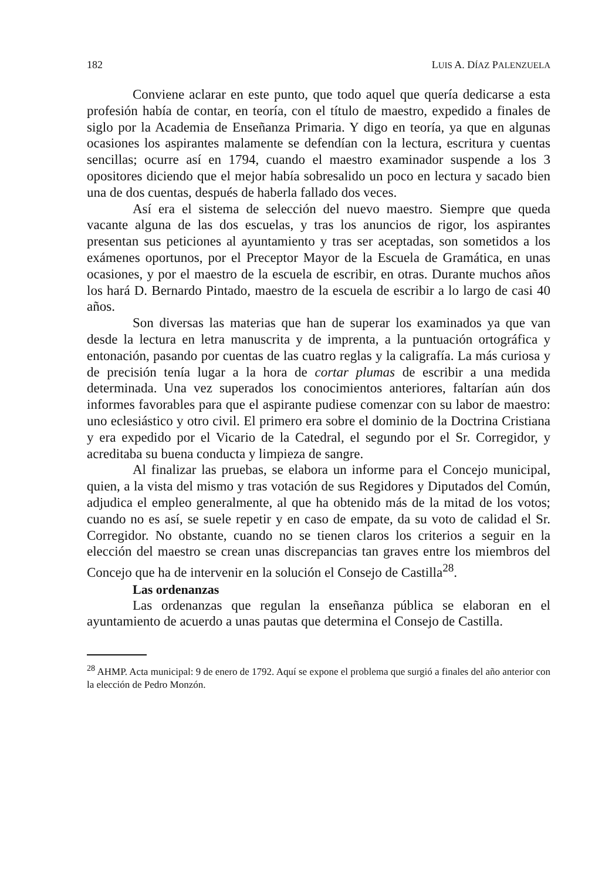182 LUIS A. DÍAZ PALENZUELA
Conviene aclarar en este punto, que todo aquel que quería dedicarse a esta profesión había de contar, en teoría, con el título de maestro, expedido a finales de siglo por la Academia de Enseñanza Primaria. Y digo en teoría, ya que en algunas ocasiones los aspirantes malamente se defendían con la lectura, escritura y cuentas sencillas; ocurre así en 1794, cuando el maestro examinador suspende a los 3 opositores diciendo que el mejor había sobresalido un poco en lectura y sacado bien una de dos cuentas, después de haberla fallado dos veces.
Así era el sistema de selección del nuevo maestro. Siempre que queda vacante alguna de las dos escuelas, y tras los anuncios de rigor, los aspirantes presentan sus peticiones al ayuntamiento y tras ser aceptadas, son sometidos a los exámenes oportunos, por el Preceptor Mayor de la Escuela de Gramática, en unas ocasiones, y por el maestro de la escuela de escribir, en otras. Durante muchos años los hará D. Bernardo Pintado, maestro de la escuela de escribir a lo largo de casi 40 años.
Son diversas las materias que han de superar los examinados ya que van desde la lectura en letra manuscrita y de imprenta, a la puntuación ortográfica y entonación, pasando por cuentas de las cuatro reglas y la caligrafía. La más curiosa y de precisión tenía lugar a la hora de cortar plumas de escribir a una medida determinada. Una vez superados los conocimientos anteriores, faltarían aún dos informes favorables para que el aspirante pudiese comenzar con su labor de maestro: uno eclesiástico y otro civil. El primero era sobre el dominio de la Doctrina Cristiana y era expedido por el Vicario de la Catedral, el segundo por el Sr. Corregidor, y acreditaba su buena conducta y limpieza de sangre.
Al finalizar las pruebas, se elabora un informe para el Concejo municipal, quien, a la vista del mismo y tras votación de sus Regidores y Diputados del Común, adjudica el empleo generalmente, al que ha obtenido más de la mitad de los votos; cuando no es así, se suele repetir y en caso de empate, da su voto de calidad el Sr. Corregidor. No obstante, cuando no se tienen claros los criterios a seguir en la elección del maestro se crean unas discrepancias tan graves entre los miembros del Concejo que ha de intervenir en la solución el Consejo de Castilla<sup>28</sup>.
Las ordenanzas
Las ordenanzas que regulan la enseñanza pública se elaboran en el ayuntamiento de acuerdo a unas pautas que determina el Consejo de Castilla.
<sup>28</sup> AHMP. Acta municipal: 9 de enero de 1792. Aquí se expone el problema que surgió a finales del año anterior con la elección de Pedro Monzón.